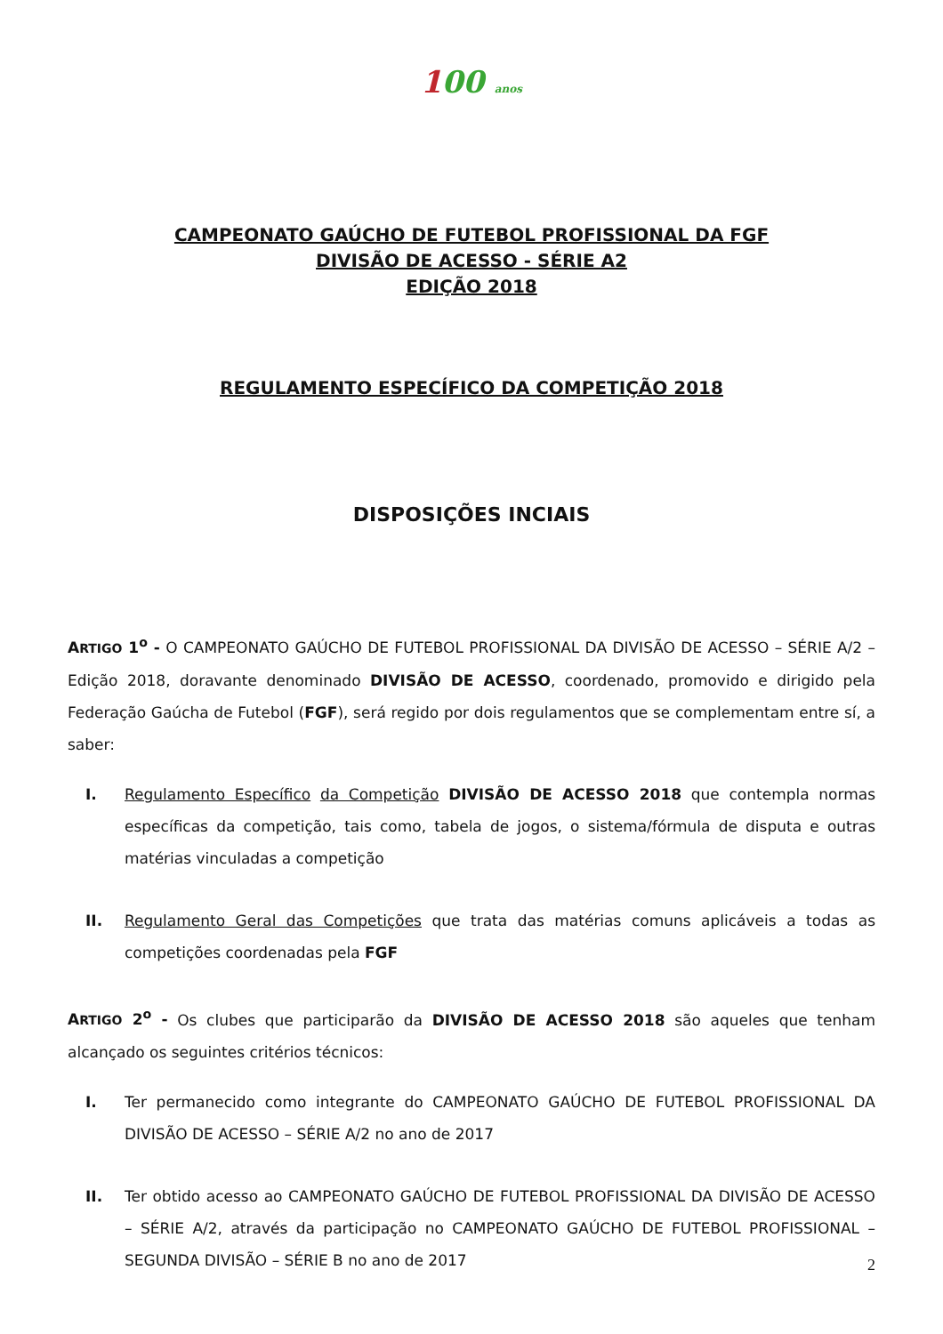100 anos
CAMPEONATO GAÚCHO DE FUTEBOL PROFISSIONAL DA FGF
DIVISÃO DE ACESSO - SÉRIE A2
EDIÇÃO 2018
REGULAMENTO ESPECÍFICO DA COMPETIÇÃO 2018
DISPOSIÇÕES INCIAIS
ARTIGO 1<sup>o</sup> - O CAMPEONATO GAÚCHO DE FUTEBOL PROFISSIONAL DA DIVISÃO DE ACESSO – SÉRIE A/2 – Edição 2018, doravante denominado DIVISÃO DE ACESSO, coordenado, promovido e dirigido pela Federação Gaúcha de Futebol (FGF), será regido por dois regulamentos que se complementam entre sí, a saber:
I. Regulamento Específico da Competição DIVISÃO DE ACESSO 2018 que contempla normas específicas da competição, tais como, tabela de jogos, o sistema/fórmula de disputa e outras matérias vinculadas a competição
II. Regulamento Geral das Competições que trata das matérias comuns aplicáveis a todas as competições coordenadas pela FGF
ARTIGO 2<sup>o</sup> - Os clubes que participarão da DIVISÃO DE ACESSO 2018 são aqueles que tenham alcançado os seguintes critérios técnicos:
I. Ter permanecido como integrante do CAMPEONATO GAÚCHO DE FUTEBOL PROFISSIONAL DA DIVISÃO DE ACESSO – SÉRIE A/2 no ano de 2017
II. Ter obtido acesso ao CAMPEONATO GAÚCHO DE FUTEBOL PROFISSIONAL DA DIVISÃO DE ACESSO – SÉRIE A/2, através da participação no CAMPEONATO GAÚCHO DE FUTEBOL PROFISSIONAL – SEGUNDA DIVISÃO – SÉRIE B no ano de 2017
2